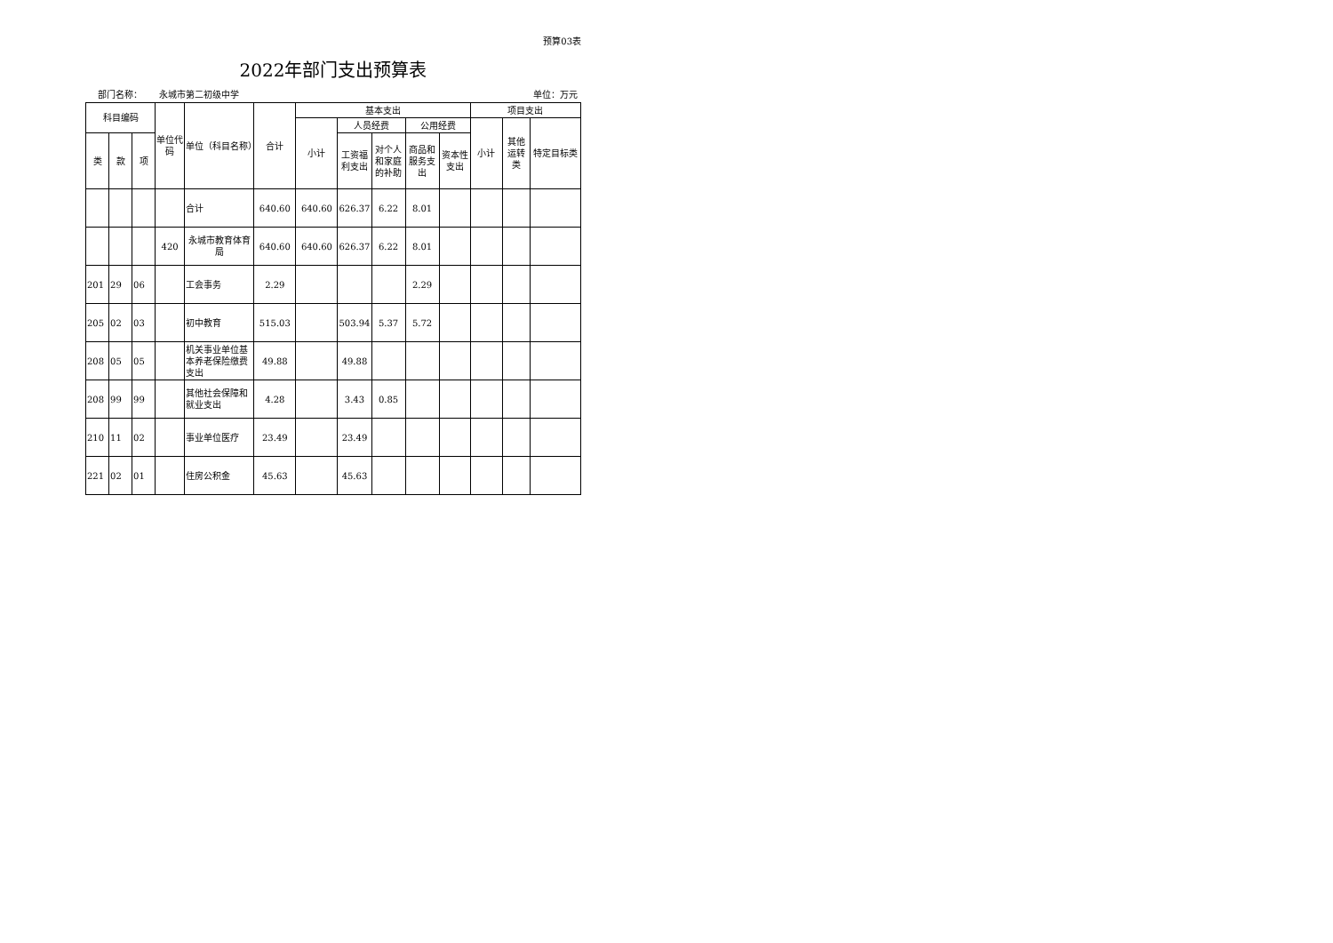预算03表
2022年部门支出预算表
部门名称： 永城市第二初级中学 单位：万元
| 科目编码 | | | 单位代码 | 单位（科目名称） | 合计 | 基本支出 | | | | | 项目支出 | | |
| --- | --- | --- | --- | --- | --- | --- | --- | --- | --- | --- | --- | --- | --- |
| | | | | | | 小计 | 人员经费 | | 公用经费 | | 小计 | 其他运转类 | 特定目标类 |
| 类 | 款 | 项 | | | | | 工资福利支出 | 对个人和家庭的补助 | 商品和服务支出 | 资本性支出 | | | |
| | | | | 合计 | 640.60 | 640.60 | 626.37 | 6.22 | 8.01 | | | | |
| | | | 420 | 永城市教育体育局 | 640.60 | 640.60 | 626.37 | 6.22 | 8.01 | | | | |
| 201 | 29 | 06 | | 工会事务 | 2.29 | | | | 2.29 | | | | |
| 205 | 02 | 03 | | 初中教育 | 515.03 | | 503.94 | 5.37 | 5.72 | | | | |
| 208 | 05 | 05 | | 机关事业单位基本养老保险缴费支出 | 49.88 | | 49.88 | | | | | | |
| 208 | 99 | 99 | | 其他社会保障和就业支出 | 4.28 | | 3.43 | 0.85 | | | | | |
| 210 | 11 | 02 | | 事业单位医疗 | 23.49 | | 23.49 | | | | | | |
| 221 | 02 | 01 | | 住房公积金 | 45.63 | | 45.63 | | | | | | |